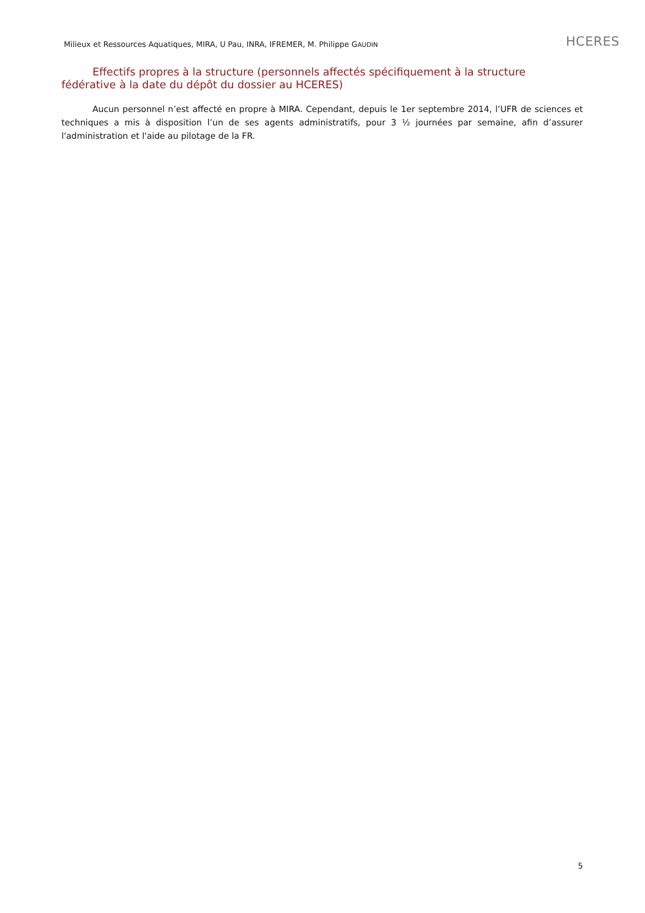Milieux et Ressources Aquatiques, MIRA, U Pau, INRA, IFREMER, M. Philippe GAUDIN HCERES
Effectifs propres à la structure (personnels affectés spécifiquement à la structure fédérative à la date du dépôt du dossier au HCERES)
Aucun personnel n’est affecté en propre à MIRA. Cependant, depuis le 1er septembre 2014, l’UFR de sciences et techniques a mis à disposition l’un de ses agents administratifs, pour 3 ½ journées par semaine, afin d’assurer l'administration et l'aide au pilotage de la FR.
5